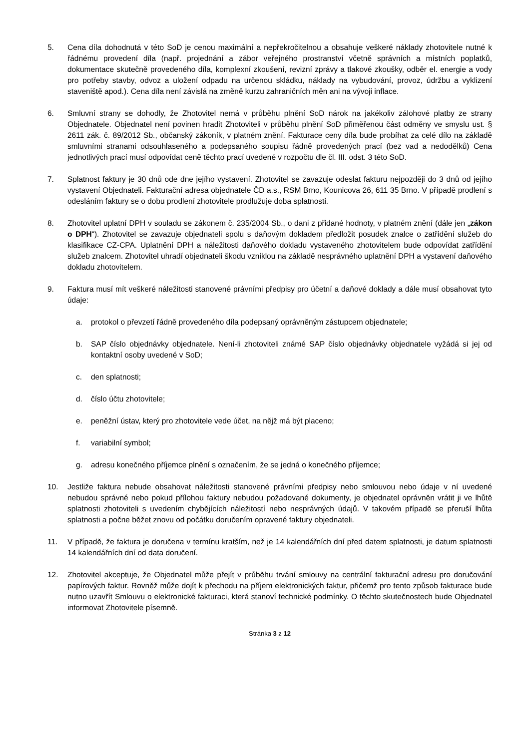5. Cena díla dohodnutá v této SoD je cenou maximální a nepřekročitelnou a obsahuje veškeré náklady zhotovitele nutné k řádnému provedení díla (např. projednání a zábor veřejného prostranství včetně správních a místních poplatků, dokumentace skutečně provedeného díla, komplexní zkoušení, revizní zprávy a tlakové zkoušky, odběr el. energie a vody pro potřeby stavby, odvoz a uložení odpadu na určenou skládku, náklady na vybudování, provoz, údržbu a vyklizení staveniště apod.). Cena díla není závislá na změně kurzu zahraničních měn ani na vývoji inflace.
6. Smluvní strany se dohodly, že Zhotovitel nemá v průběhu plnění SoD nárok na jakékoliv zálohové platby ze strany Objednatele. Objednatel není povinen hradit Zhotoviteli v průběhu plnění SoD přiměřenou část odměny ve smyslu ust. § 2611 zák. č. 89/2012 Sb., občanský zákoník, v platném znění. Fakturace ceny díla bude probíhat za celé dílo na základě smluvními stranami odsouhlaseného a podepsaného soupisu řádně provedených prací (bez vad a nedodělků) Cena jednotlivých prací musí odpovídat ceně těchto prací uvedené v rozpočtu dle čl. III. odst. 3 této SoD.
7. Splatnost faktury je 30 dnů ode dne jejího vystavení. Zhotovitel se zavazuje odeslat fakturu nejpozději do 3 dnů od jejího vystavení Objednateli. Fakturační adresa objednatele ČD a.s., RSM Brno, Kounicova 26, 611 35 Brno. V případě prodlení s odesláním faktury se o dobu prodlení zhotovitele prodlužuje doba splatnosti.
8. Zhotovitel uplatní DPH v souladu se zákonem č. 235/2004 Sb., o dani z přidané hodnoty, v platném znění (dále jen „zákon o DPH“). Zhotovitel se zavazuje objednateli spolu s daňovým dokladem předložit posudek znalce o zatřídění služeb do klasifikace CZ-CPA. Uplatnění DPH a náležitosti daňového dokladu vystaveného zhotovitelem bude odpovídat zatřídění služeb znalcem. Zhotovitel uhradí objednateli škodu vzniklou na základě nesprávného uplatnění DPH a vystavení daňového dokladu zhotovitelem.
9. Faktura musí mít veškeré náležitosti stanovené právními předpisy pro účetní a daňové doklady a dále musí obsahovat tyto údaje:
a. protokol o převzetí řádně provedeného díla podepsaný oprávněným zástupcem objednatele;
b. SAP číslo objednávky objednatele. Není-li zhotoviteli známé SAP číslo objednávky objednatele vyžádá si jej od kontaktní osoby uvedené v SoD;
c. den splatnosti;
d. číslo účtu zhotovitele;
e. peněžní ústav, který pro zhotovitele vede účet, na nějž má být placeno;
f. variabilní symbol;
g. adresu konečného příjemce plnění s označením, že se jedná o konečného příjemce;
10. Jestliže faktura nebude obsahovat náležitosti stanovené právními předpisy nebo smlouvou nebo údaje v ní uvedené nebudou správné nebo pokud přílohou faktury nebudou požadované dokumenty, je objednatel oprávněn vrátit ji ve lhůtě splatnosti zhotoviteli s uvedením chybějících náležitostí nebo nesprávných údajů. V takovém případě se přeruší lhůta splatnosti a počne běžet znovu od počátku doručením opravené faktury objednateli.
11. V případě, že faktura je doručena v termínu kratším, než je 14 kalendářních dní před datem splatnosti, je datum splatnosti 14 kalendářních dní od data doručení.
12. Zhotovitel akceptuje, že Objednatel může přejít v průběhu trvání smlouvy na centrální fakturační adresu pro doručování papírových faktur. Rovněž může dojít k přechodu na příjem elektronických faktur, přičemž pro tento způsob fakturace bude nutno uzavřít Smlouvu o elektronické fakturaci, která stanoví technické podmínky. O těchto skutečnostech bude Objednatel informovat Zhotovitele písemně.
Stránka 3 z 12